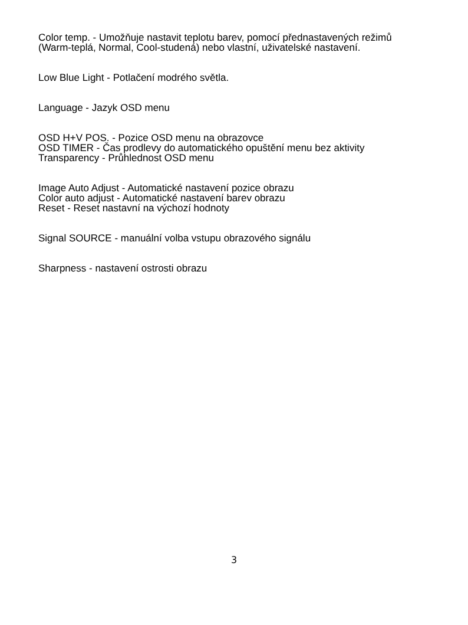Color temp. - Umožňuje nastavit teplotu barev, pomocí přednastavených režimů (Warm-teplá, Normal, Cool-studená) nebo vlastní, uživatelské nastavení.
Low Blue Light - Potlačení modrého světla.
Language - Jazyk OSD menu
OSD H+V POS. - Pozice OSD menu na obrazovce
OSD TIMER - Čas prodlevy do automatického opuštění menu bez aktivity
Transparency - Průhlednost OSD menu
Image Auto Adjust - Automatické nastavení pozice obrazu
Color auto adjust - Automatické nastavení barev obrazu
Reset - Reset nastavní na výchozí hodnoty
Signal SOURCE - manuální volba vstupu obrazového signálu
Sharpness - nastavení ostrosti obrazu
3